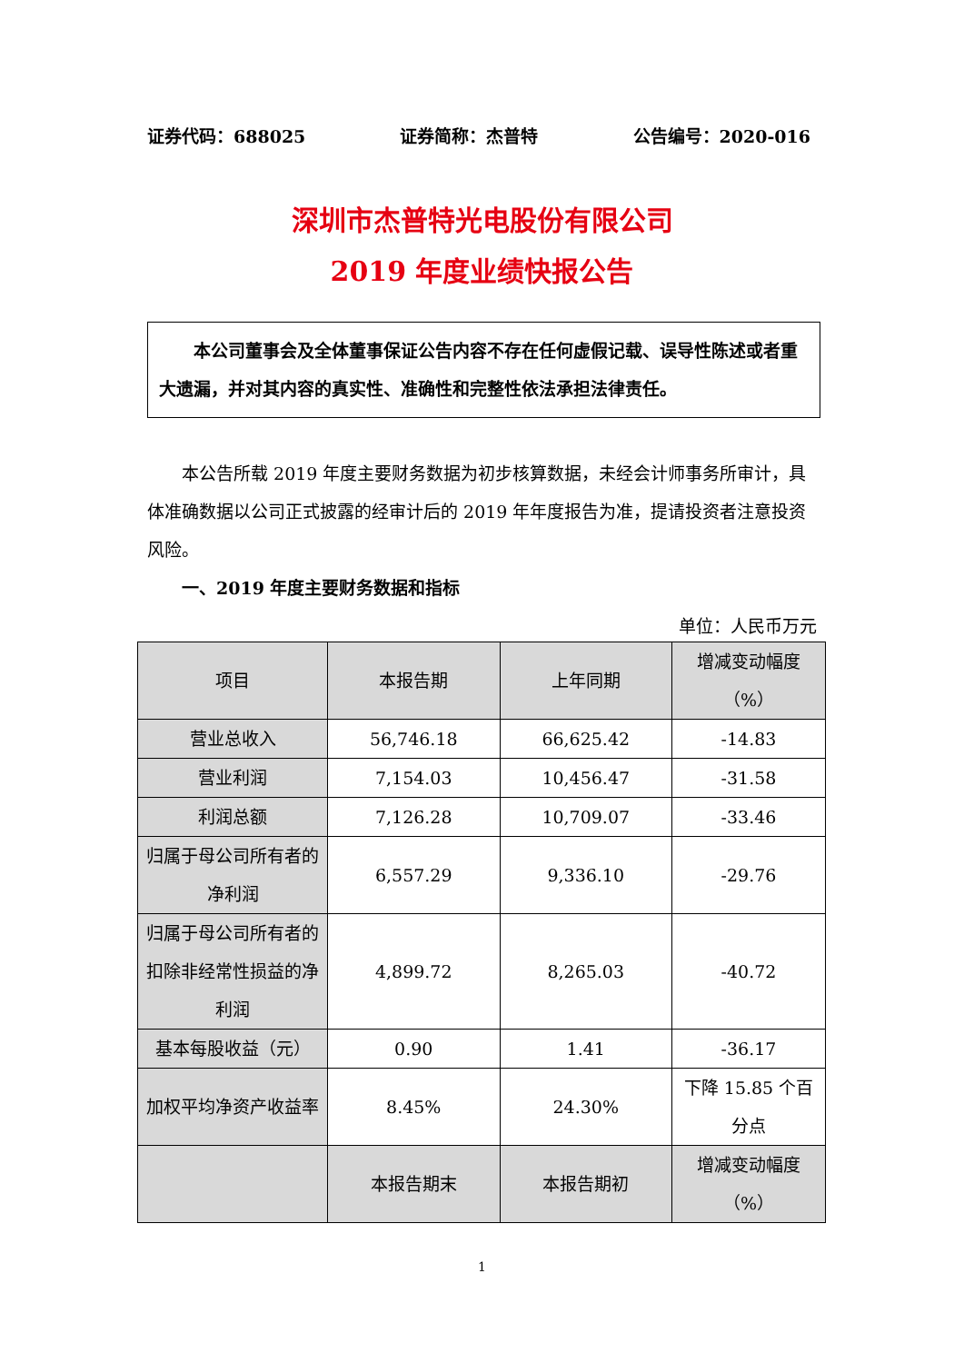证券代码：688025 证券简称：杰普特 公告编号：2020-016
深圳市杰普特光电股份有限公司
2019 年度业绩快报公告
本公司董事会及全体董事保证公告内容不存在任何虚假记载、误导性陈述或者重大遗漏，并对其内容的真实性、准确性和完整性依法承担法律责任。
本公告所载 2019 年度主要财务数据为初步核算数据，未经会计师事务所审计，具体准确数据以公司正式披露的经审计后的 2019 年年度报告为准，提请投资者注意投资风险。
一、2019 年度主要财务数据和指标
单位：人民币万元
| 项目 | 本报告期 | 上年同期 | 增减变动幅度（%） |
| --- | --- | --- | --- |
| 营业总收入 | 56,746.18 | 66,625.42 | -14.83 |
| 营业利润 | 7,154.03 | 10,456.47 | -31.58 |
| 利润总额 | 7,126.28 | 10,709.07 | -33.46 |
| 归属于母公司所有者的净利润 | 6,557.29 | 9,336.10 | -29.76 |
| 归属于母公司所有者的扣除非经常性损益的净利润 | 4,899.72 | 8,265.03 | -40.72 |
| 基本每股收益（元） | 0.90 | 1.41 | -36.17 |
| 加权平均净资产收益率 | 8.45% | 24.30% | 下降 15.85 个百分点 |
| | 本报告期末 | 本报告期初 | 增减变动幅度（%） |
1